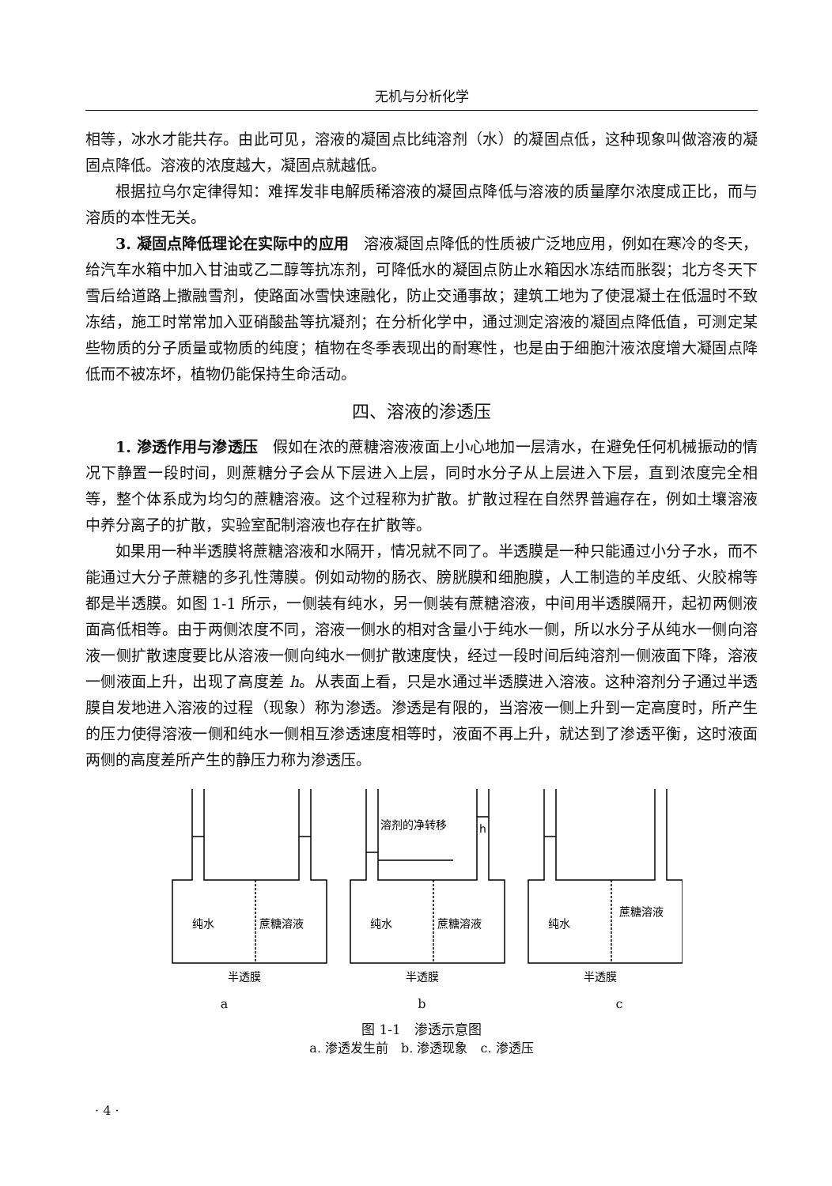无机与分析化学
相等，冰水才能共存。由此可见，溶液的凝固点比纯溶剂（水）的凝固点低，这种现象叫做溶液的凝固点降低。溶液的浓度越大，凝固点就越低。
根据拉乌尔定律得知：难挥发非电解质稀溶液的凝固点降低与溶液的质量摩尔浓度成正比，而与溶质的本性无关。
3. 凝固点降低理论在实际中的应用　溶液凝固点降低的性质被广泛地应用，例如在寒冷的冬天，给汽车水箱中加入甘油或乙二醇等抗冻剂，可降低水的凝固点防止水箱因水冻结而胀裂；北方冬天下雪后给道路上撒融雪剂，使路面冰雪快速融化，防止交通事故；建筑工地为了使混凝土在低温时不致冻结，施工时常常加入亚硝酸盐等抗凝剂；在分析化学中，通过测定溶液的凝固点降低值，可测定某些物质的分子质量或物质的纯度；植物在冬季表现出的耐寒性，也是由于细胞汁液浓度增大凝固点降低而不被冻坏，植物仍能保持生命活动。
四、溶液的渗透压
1. 渗透作用与渗透压　假如在浓的蔗糖溶液液面上小心地加一层清水，在避免任何机械振动的情况下静置一段时间，则蔗糖分子会从下层进入上层，同时水分子从上层进入下层，直到浓度完全相等，整个体系成为均匀的蔗糖溶液。这个过程称为扩散。扩散过程在自然界普遍存在，例如土壤溶液中养分离子的扩散，实验室配制溶液也存在扩散等。
如果用一种半透膜将蔗糖溶液和水隔开，情况就不同了。半透膜是一种只能通过小分子水，而不能通过大分子蔗糖的多孔性薄膜。例如动物的肠衣、膀胱膜和细胞膜，人工制造的羊皮纸、火胶棉等都是半透膜。如图 1-1 所示，一侧装有纯水，另一侧装有蔗糖溶液，中间用半透膜隔开，起初两侧液面高低相等。由于两侧浓度不同，溶液一侧水的相对含量小于纯水一侧，所以水分子从纯水一侧向溶液一侧扩散速度要比从溶液一侧向纯水一侧扩散速度快，经过一段时间后纯溶剂一侧液面下降，溶液一侧液面上升，出现了高度差 h。从表面上看，只是水通过半透膜进入溶液。这种溶剂分子通过半透膜自发地进入溶液的过程（现象）称为渗透。渗透是有限的，当溶液一侧上升到一定高度时，所产生的压力使得溶液一侧和纯水一侧相互渗透速度相等时，液面不再上升，就达到了渗透平衡，这时液面两侧的高度差所产生的静压力称为渗透压。
纯水
蔗糖溶液
纯水
蔗糖溶液
溶剂的净转移
h
纯水
蔗糖溶液
半透膜
半透膜
半透膜
a　　　　　　　　　　　　　　　b　　　　　　　　　　　　　　　c
图 1-1　渗透示意图
a. 渗透发生前　b. 渗透现象　c. 渗透压
· 4 ·